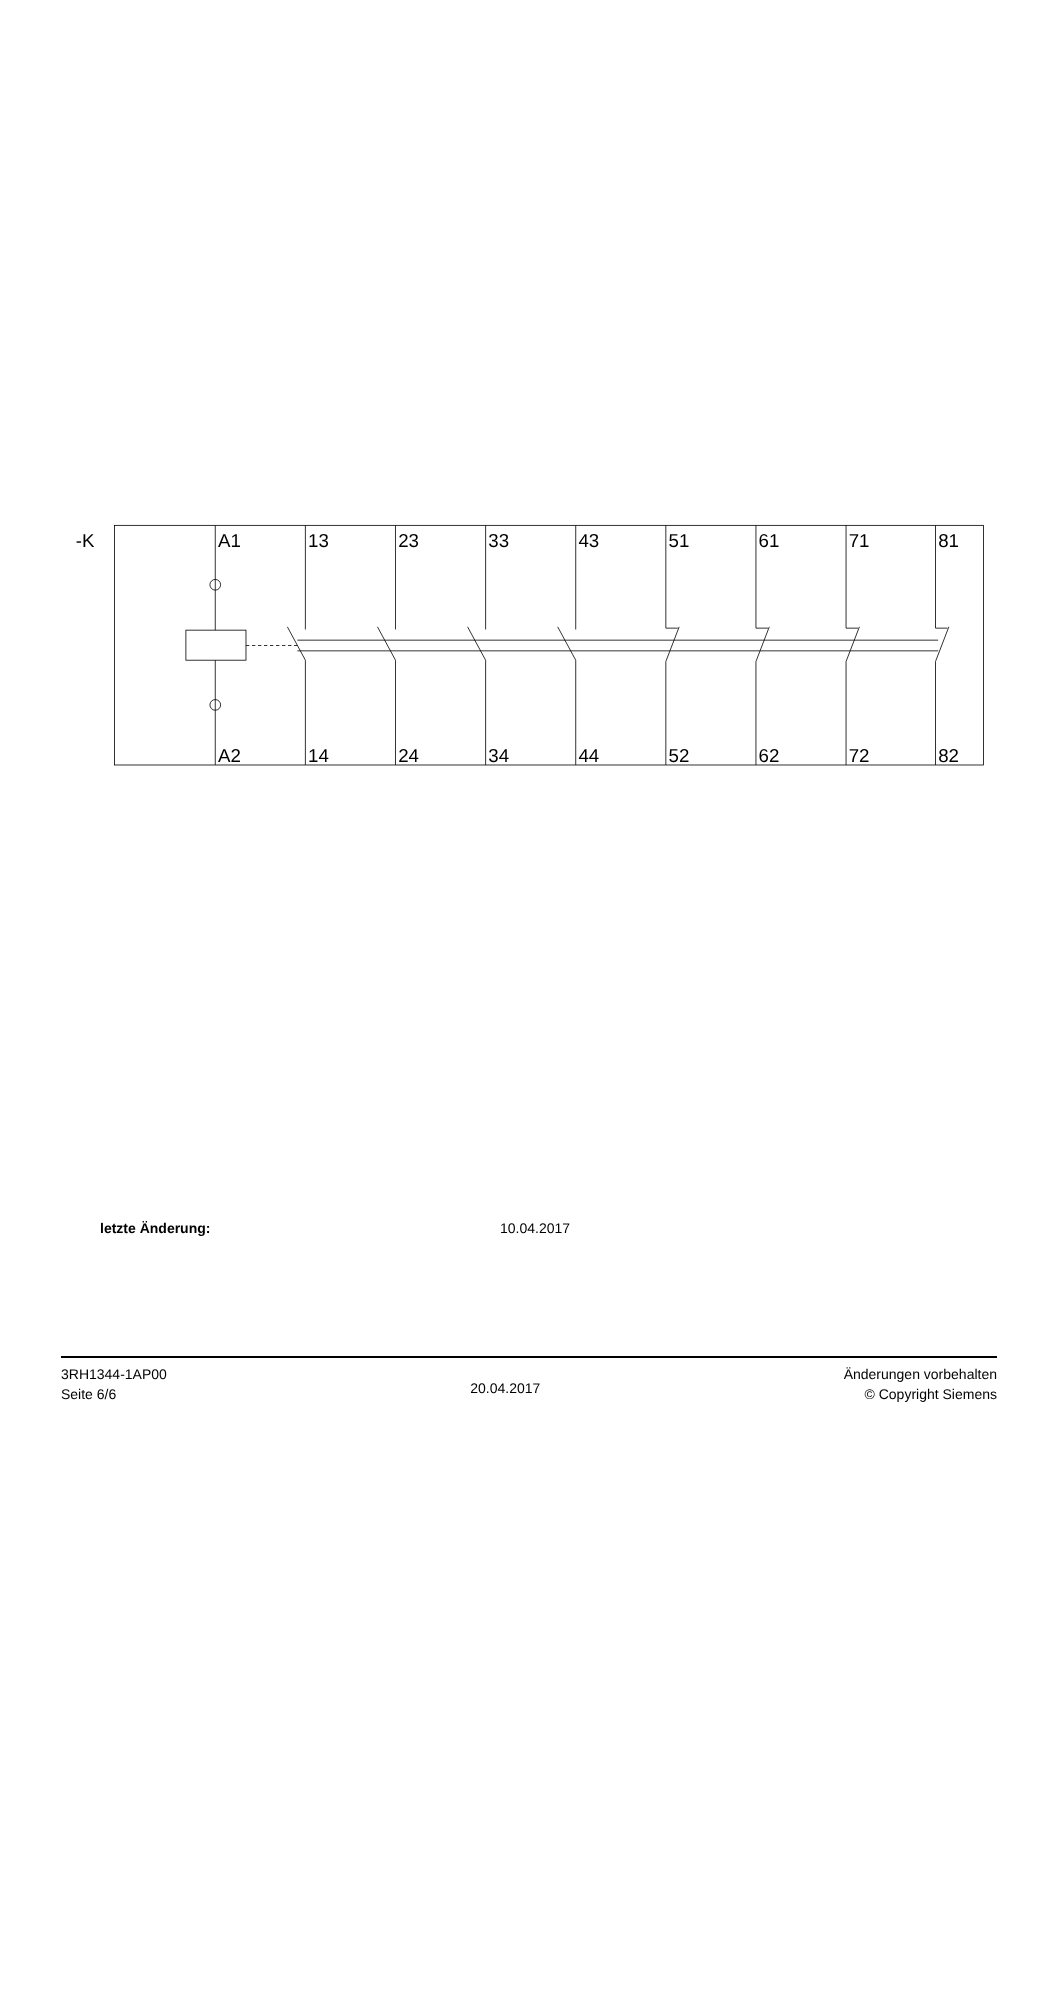-K
A1
13
23
33
43
51
61
71
81
A2
14
24
34
44
52
62
72
82
letzte Änderung: 10.04.2017
3RH1344-1AP00
Seite 6/6
20.04.2017
Änderungen vorbehalten
© Copyright Siemens